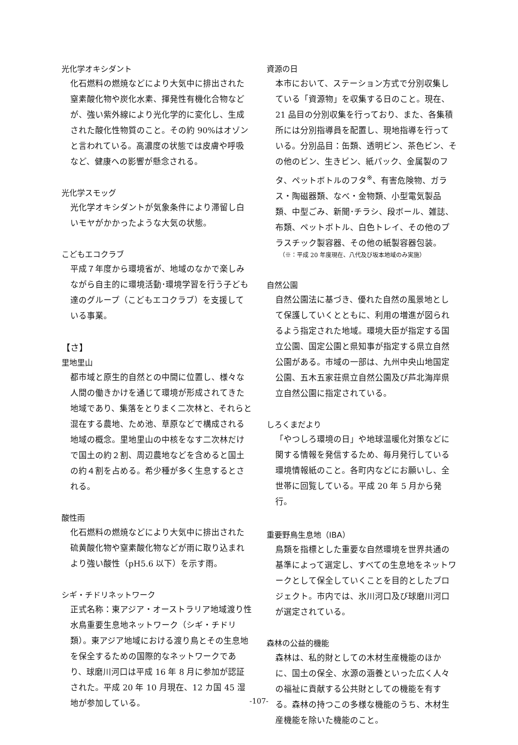光化学オキシダント
化石燃料の燃焼などにより大気中に排出された窒素酸化物や炭化水素、揮発性有機化合物などが、強い紫外線により光化学的に変化し、生成された酸化性物質のこと。その約 90%はオゾンと言われている。高濃度の状態では皮膚や呼吸など、健康への影響が懸念される。
光化学スモッグ
光化学オキシダントが気象条件により滞留し白いモヤがかかったような大気の状態。
こどもエコクラブ
平成７年度から環境省が、地域のなかで楽しみながら自主的に環境活動･環境学習を行う子ども達のグループ（こどもエコクラブ）を支援している事業。
【さ】
里地里山
都市域と原生的自然との中間に位置し、様々な人間の働きかけを通じて環境が形成されてきた地域であり、集落をとりまく二次林と、それらと混在する農地、ため池、草原などで構成される地域の概念。里地里山の中核をなす二次林だけで国土の約２割、周辺農地などを含めると国土の約４割を占める。希少種が多く生息するとされる。
酸性雨
化石燃料の燃焼などにより大気中に排出された硫黄酸化物や窒素酸化物などが雨に取り込まれより強い酸性（pH5.6 以下）を示す雨。
シギ・チドリネットワーク
正式名称：東アジア・オーストラリア地域渡り性水鳥重要生息地ネットワーク（シギ・チドリ類）。東アジア地域における渡り鳥とその生息地を保全するための国際的なネットワークであり、球磨川河口は平成 16 年 8 月に参加が認証された。平成 20 年 10 月現在、12 カ国 45 湿地が参加している。
資源の日
本市において、ステーション方式で分別収集している「資源物」を収集する日のこと。現在、21 品目の分別収集を行っており、また、各集積所には分別指導員を配置し、現地指導を行っている。分別品目：缶類、透明ビン、茶色ビン、その他のビン、生きビン、紙パック、金属製のフタ、ペットボトルのフタ<sup>※</sup>、有害危険物、ガラス・陶磁器類、なべ・金物類、小型電気製品類、中型ごみ、新聞･チラシ、段ボール、雑誌、布類、ペットボトル、白色トレイ、その他のプラスチック製容器、その他の紙製容器包装。
（※：平成 20 年度現在、八代及び坂本地域のみ実施）
自然公園
自然公園法に基づき、優れた自然の風景地として保護していくとともに、利用の増進が図られるよう指定された地域。環境大臣が指定する国立公園、国定公園と県知事が指定する県立自然公園がある。市域の一部は、九州中央山地国定公園、五木五家荘県立自然公園及び芦北海岸県立自然公園に指定されている。
しろくまだより
「やつしろ環境の日」や地球温暖化対策などに関する情報を発信するため、毎月発行している環境情報紙のこと。各町内などにお願いし、全世帯に回覧している。平成 20 年 5 月から発行。
重要野鳥生息地（IBA）
鳥類を指標とした重要な自然環境を世界共通の基準によって選定し、すべての生息地をネットワークとして保全していくことを目的としたプロジェクト。市内では、氷川河口及び球磨川河口が選定されている。
森林の公益的機能
森林は、私的財としての木材生産機能のほかに、国土の保全、水源の涵養といった広く人々の福祉に貢献する公共財としての機能を有する。森林の持つこの多様な機能のうち、木材生産機能を除いた機能のこと。
-107-